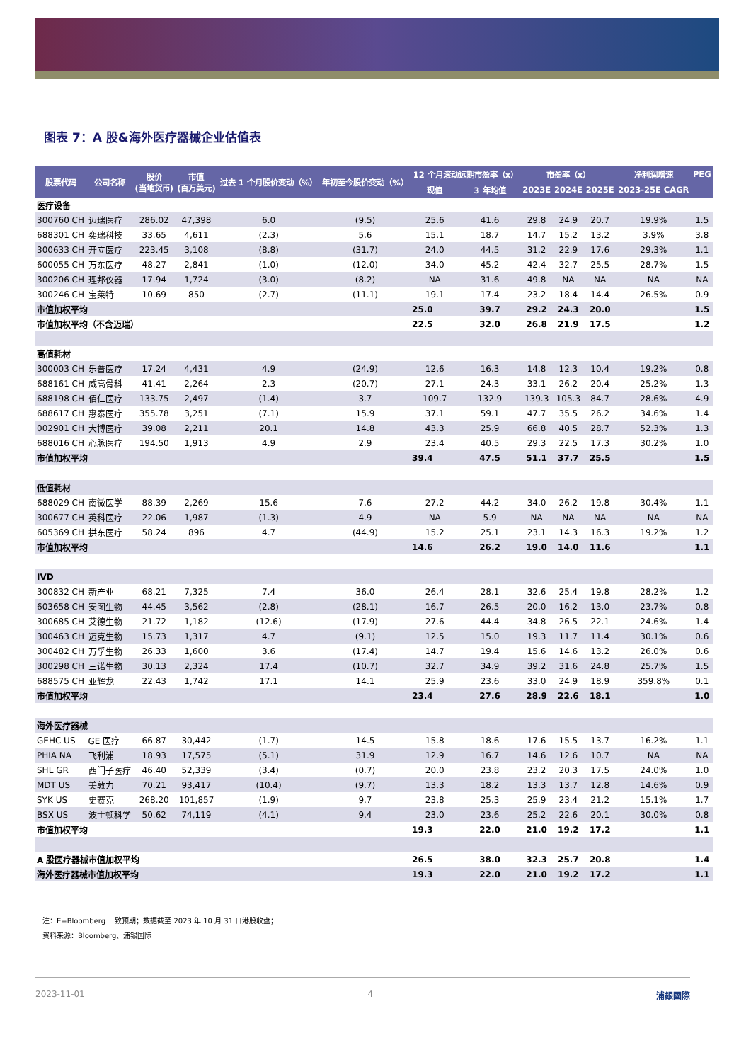图表 7：A 股&海外医疗器械企业估值表
| 股票代码 | 公司名称 | 股价 (当地货币) | 市值 (百万美元) | 过去 1 个月股价变动（%） | 年初至今股价变动（%） | 12 个月滚动远期市盈率（x） | | 市盈率（x） | | | 净利润增速 | PEG |
| --- | --- | --- | --- | --- | --- | --- | --- | --- | --- | --- | --- | --- |
| | | | | | | 现值 | 3 年均值 | 2023E | 2024E | 2025E | 2023-25E CAGR | |
| 医疗设备 | | | | | | | | | | | | |
| 300760 CH | 迈瑞医疗 | 286.02 | 47,398 | 6.0 | (9.5) | 25.6 | 41.6 | 29.8 | 24.9 | 20.7 | 19.9% | 1.5 |
| 688301 CH | 奕瑞科技 | 33.65 | 4,611 | (2.3) | 5.6 | 15.1 | 18.7 | 14.7 | 15.2 | 13.2 | 3.9% | 3.8 |
| 300633 CH | 开立医疗 | 223.45 | 3,108 | (8.8) | (31.7) | 24.0 | 44.5 | 31.2 | 22.9 | 17.6 | 29.3% | 1.1 |
| 600055 CH | 万东医疗 | 48.27 | 2,841 | (1.0) | (12.0) | 34.0 | 45.2 | 42.4 | 32.7 | 25.5 | 28.7% | 1.5 |
| 300206 CH | 理邦仪器 | 17.94 | 1,724 | (3.0) | (8.2) | NA | 31.6 | 49.8 | NA | NA | NA | NA |
| 300246 CH | 宝莱特 | 10.69 | 850 | (2.7) | (11.1) | 19.1 | 17.4 | 23.2 | 18.4 | 14.4 | 26.5% | 0.9 |
| 市值加权平均 | | | | | | 25.0 | 39.7 | 29.2 | 24.3 | 20.0 | | 1.5 |
| 市值加权平均（不含迈瑞） | | | | | | 22.5 | 32.0 | 26.8 | 21.9 | 17.5 | | 1.2 |
| 高值耗材 | | | | | | | | | | | | |
| 300003 CH | 乐普医疗 | 17.24 | 4,431 | 4.9 | (24.9) | 12.6 | 16.3 | 14.8 | 12.3 | 10.4 | 19.2% | 0.8 |
| 688161 CH | 威高骨科 | 41.41 | 2,264 | 2.3 | (20.7) | 27.1 | 24.3 | 33.1 | 26.2 | 20.4 | 25.2% | 1.3 |
| 688198 CH | 佰仁医疗 | 133.75 | 2,497 | (1.4) | 3.7 | 109.7 | 132.9 | 139.3 | 105.3 | 84.7 | 28.6% | 4.9 |
| 688617 CH | 惠泰医疗 | 355.78 | 3,251 | (7.1) | 15.9 | 37.1 | 59.1 | 47.7 | 35.5 | 26.2 | 34.6% | 1.4 |
| 002901 CH | 大博医疗 | 39.08 | 2,211 | 20.1 | 14.8 | 43.3 | 25.9 | 66.8 | 40.5 | 28.7 | 52.3% | 1.3 |
| 688016 CH | 心脉医疗 | 194.50 | 1,913 | 4.9 | 2.9 | 23.4 | 40.5 | 29.3 | 22.5 | 17.3 | 30.2% | 1.0 |
| 市值加权平均 | | | | | | 39.4 | 47.5 | 51.1 | 37.7 | 25.5 | | 1.5 |
| 低值耗材 | | | | | | | | | | | | |
| 688029 CH | 南微医学 | 88.39 | 2,269 | 15.6 | 7.6 | 27.2 | 44.2 | 34.0 | 26.2 | 19.8 | 30.4% | 1.1 |
| 300677 CH | 英科医疗 | 22.06 | 1,987 | (1.3) | 4.9 | NA | 5.9 | NA | NA | NA | NA | NA |
| 605369 CH | 拱东医疗 | 58.24 | 896 | 4.7 | (44.9) | 15.2 | 25.1 | 23.1 | 14.3 | 16.3 | 19.2% | 1.2 |
| 市值加权平均 | | | | | | 14.6 | 26.2 | 19.0 | 14.0 | 11.6 | | 1.1 |
| IVD | | | | | | | | | | | | |
| 300832 CH | 新产业 | 68.21 | 7,325 | 7.4 | 36.0 | 26.4 | 28.1 | 32.6 | 25.4 | 19.8 | 28.2% | 1.2 |
| 603658 CH | 安图生物 | 44.45 | 3,562 | (2.8) | (28.1) | 16.7 | 26.5 | 20.0 | 16.2 | 13.0 | 23.7% | 0.8 |
| 300685 CH | 艾德生物 | 21.72 | 1,182 | (12.6) | (17.9) | 27.6 | 44.4 | 34.8 | 26.5 | 22.1 | 24.6% | 1.4 |
| 300463 CH | 迈克生物 | 15.73 | 1,317 | 4.7 | (9.1) | 12.5 | 15.0 | 19.3 | 11.7 | 11.4 | 30.1% | 0.6 |
| 300482 CH | 万孚生物 | 26.33 | 1,600 | 3.6 | (17.4) | 14.7 | 19.4 | 15.6 | 14.6 | 13.2 | 26.0% | 0.6 |
| 300298 CH | 三诺生物 | 30.13 | 2,324 | 17.4 | (10.7) | 32.7 | 34.9 | 39.2 | 31.6 | 24.8 | 25.7% | 1.5 |
| 688575 CH | 亚辉龙 | 22.43 | 1,742 | 17.1 | 14.1 | 25.9 | 23.6 | 33.0 | 24.9 | 18.9 | 359.8% | 0.1 |
| 市值加权平均 | | | | | | 23.4 | 27.6 | 28.9 | 22.6 | 18.1 | | 1.0 |
| 海外医疗器械 | | | | | | | | | | | | |
| GEHC US | GE 医疗 | 66.87 | 30,442 | (1.7) | 14.5 | 15.8 | 18.6 | 17.6 | 15.5 | 13.7 | 16.2% | 1.1 |
| PHIA NA | 飞利浦 | 18.93 | 17,575 | (5.1) | 31.9 | 12.9 | 16.7 | 14.6 | 12.6 | 10.7 | NA | NA |
| SHL GR | 西门子医疗 | 46.40 | 52,339 | (3.4) | (0.7) | 20.0 | 23.8 | 23.2 | 20.3 | 17.5 | 24.0% | 1.0 |
| MDT US | 美敦力 | 70.21 | 93,417 | (10.4) | (9.7) | 13.3 | 18.2 | 13.3 | 13.7 | 12.8 | 14.6% | 0.9 |
| SYK US | 史赛克 | 268.20 | 101,857 | (1.9) | 9.7 | 23.8 | 25.3 | 25.9 | 23.4 | 21.2 | 15.1% | 1.7 |
| BSX US | 波士顿科学 | 50.62 | 74,119 | (4.1) | 9.4 | 23.0 | 23.6 | 25.2 | 22.6 | 20.1 | 30.0% | 0.8 |
| 市值加权平均 | | | | | | 19.3 | 22.0 | 21.0 | 19.2 | 17.2 | | 1.1 |
| A 股医疗器械市值加权平均 | | | | | | 26.5 | 38.0 | 32.3 | 25.7 | 20.8 | | 1.4 |
| 海外医疗器械市值加权平均 | | | | | | 19.3 | 22.0 | 21.0 | 19.2 | 17.2 | | 1.1 |
注：E=Bloomberg 一致预期；数据截至 2023 年 10 月 31 日港股收盘；
资料来源：Bloomberg、浦银国际
2023-11-01 4 浦銀國際